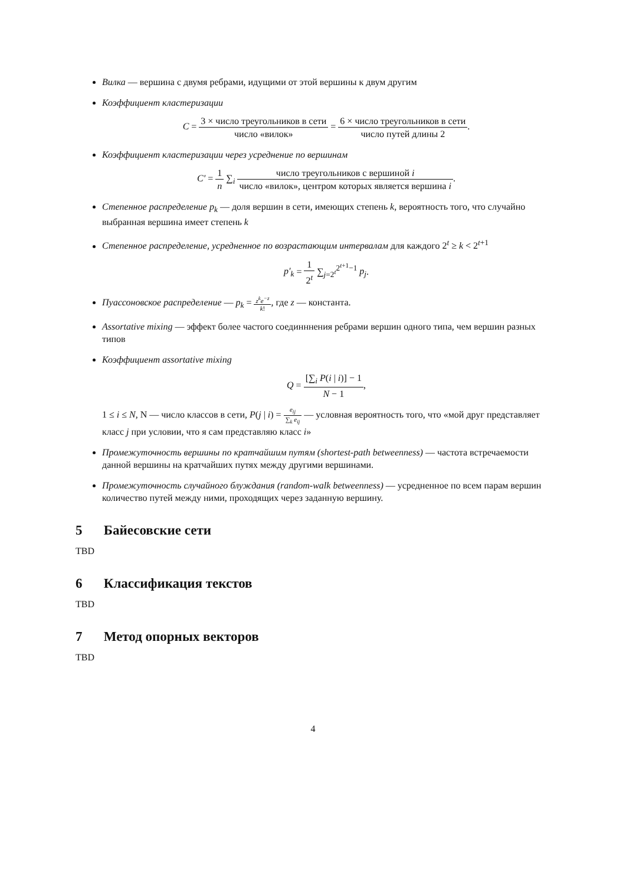Вилка — вершина с двумя ребрами, идущими от этой вершины к двум другим
Коэффициент кластеризации
C = 3 × число треугольников в сети число «вилок» = 6 × число треугольников в сети число путей длины 2.
Коэффициент кластеризации через усреднение по вершинам
C′ = 1 n ∑<sub>i</sub> число треугольников с вершиной i число «вилок», центром которых является вершина i.
Степенное распределение p<sub>k</sub> — доля вершин в сети, имеющих степень k, вероятность того, что случайно выбранная вершина имеет степень k
Степенное распределение, усредненное по возрастающим интервалам для каждого 2<sup>t</sup> ≥ k < 2<sup>t+1</sup>
p′<sub>k</sub> = 1 2<sup>t</sup> ∑<sub>j=2<sup>t</sup></sub><sup>2<sup>t+1</sup>−1</sup> p<sub>j</sub>.
Пуассоновское распределение — p<sub>k</sub> = z<sup>k</sup>e<sup>−z</sup> k!, где z — константа.
Assortative mixing — эффект более частого соединннения ребрами вершин одного типа, чем вершин разных типов
Коэффициент assortative mixing
Q = [∑<sub>i</sub> P(i | i)] − 1 N − 1,
1 ≤ i ≤ N, N — число классов в сети, P(j | i) = e<sub>ij</sub> ∑<sub>k</sub> e<sub>ij</sub> — условная вероятность того, что «мой друг представляет класс j при условии, что я сам представляю класс i»
Промежуточность вершины по кратчайшим путям (shortest-path betweenness) — частота встречаемости данной вершины на кратчайших путях между другими вершинами.
Промежуточность случайного блуждания (random-walk betweenness) — усредненное по всем парам вершин количество путей между ними, проходящих через заданную вершину.
5 Байесовские сети
TBD
6 Классификация текстов
TBD
7 Метод опорных векторов
TBD
4